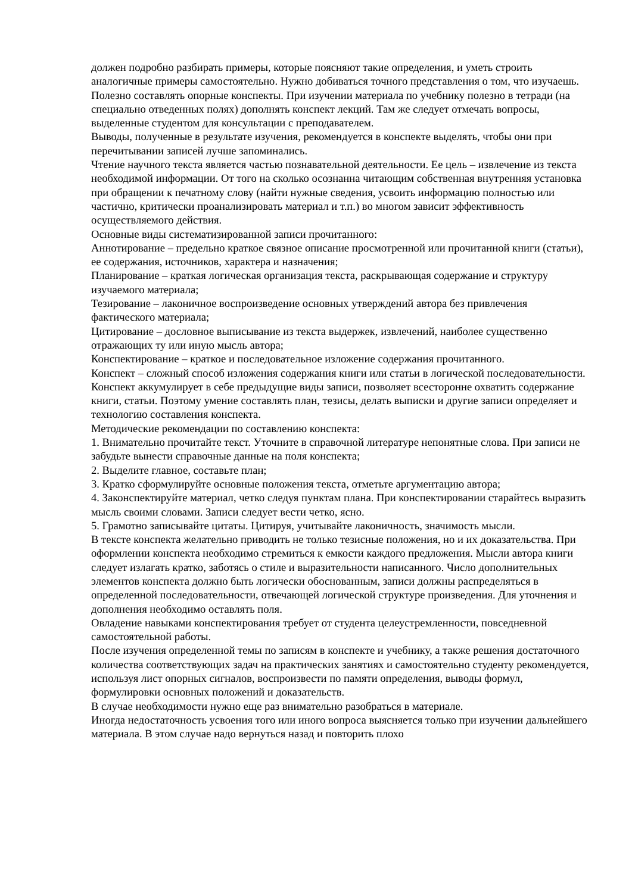должен подробно разбирать примеры, которые поясняют такие определения, и уметь строить аналогичные примеры самостоятельно. Нужно добиваться точного представления о том, что изучаешь. Полезно составлять опорные конспекты. При изучении материала по учебнику полезно в тетради (на специально отведенных полях) дополнять конспект лекций. Там же следует отмечать вопросы, выделенные студентом для консультации с преподавателем.
Выводы, полученные в результате изучения, рекомендуется в конспекте выделять, чтобы они при перечитывании записей лучше запоминались.
Чтение научного текста является частью познавательной деятельности. Ее цель – извлечение из текста необходимой информации. От того на сколько осознанна читающим собственная внутренняя установка при обращении к печатному слову (найти нужные сведения, усвоить информацию полностью или частично, критически проанализировать материал и т.п.) во многом зависит эффективность осуществляемого действия.
Основные виды систематизированной записи прочитанного:
Аннотирование – предельно краткое связное описание просмотренной или прочитанной книги (статьи), ее содержания, источников, характера и назначения;
Планирование – краткая логическая организация текста, раскрывающая содержание и структуру изучаемого материала;
Тезирование – лаконичное воспроизведение основных утверждений автора без привлечения фактического материала;
Цитирование – дословное выписывание из текста выдержек, извлечений, наиболее существенно отражающих ту или иную мысль автора;
Конспектирование – краткое и последовательное изложение содержания прочитанного.
Конспект – сложный способ изложения содержания книги или статьи в логической последовательности. Конспект аккумулирует в себе предыдущие виды записи, позволяет всесторонне охватить содержание книги, статьи. Поэтому умение составлять план, тезисы, делать выписки и другие записи определяет и технологию составления конспекта.
Методические рекомендации по составлению конспекта:
1. Внимательно прочитайте текст. Уточните в справочной литературе непонятные слова. При записи не забудьте вынести справочные данные на поля конспекта;
2. Выделите главное, составьте план;
3. Кратко сформулируйте основные положения текста, отметьте аргументацию автора;
4. Законспектируйте материал, четко следуя пунктам плана. При конспектировании старайтесь выразить мысль своими словами. Записи следует вести четко, ясно.
5. Грамотно записывайте цитаты. Цитируя, учитывайте лаконичность, значимость мысли.
В тексте конспекта желательно приводить не только тезисные положения, но и их доказательства. При оформлении конспекта необходимо стремиться к емкости каждого предложения. Мысли автора книги следует излагать кратко, заботясь о стиле и выразительности написанного. Число дополнительных элементов конспекта должно быть логически обоснованным, записи должны распределяться в определенной последовательности, отвечающей логической структуре произведения. Для уточнения и дополнения необходимо оставлять поля.
Овладение навыками конспектирования требует от студента целеустремленности, повседневной самостоятельной работы.
После изучения определенной темы по записям в конспекте и учебнику, а также решения достаточного количества соответствующих задач на практических занятиях и самостоятельно студенту рекомендуется, используя лист опорных сигналов, воспроизвести по памяти определения, выводы формул, формулировки основных положений и доказательств.
В случае необходимости нужно еще раз внимательно разобраться в материале.
Иногда недостаточность усвоения того или иного вопроса выясняется только при изучении дальнейшего материала. В этом случае надо вернуться назад и повторить плохо